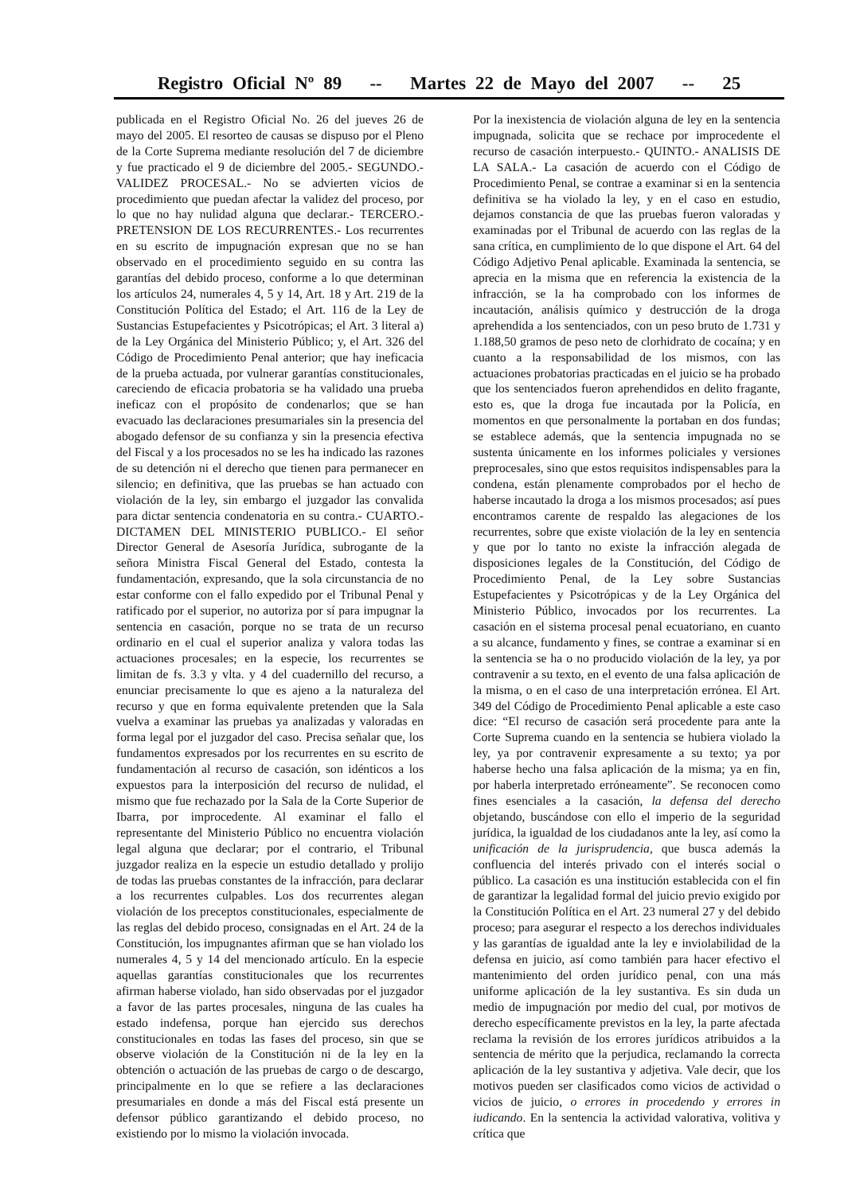Registro Oficial Nº 89 -- Martes 22 de Mayo del 2007 -- 25
publicada en el Registro Oficial No. 26 del jueves 26 de mayo del 2005. El resorteo de causas se dispuso por el Pleno de la Corte Suprema mediante resolución del 7 de diciembre y fue practicado el 9 de diciembre del 2005.- SEGUNDO.- VALIDEZ PROCESAL.- No se advierten vicios de procedimiento que puedan afectar la validez del proceso, por lo que no hay nulidad alguna que declarar.- TERCERO.- PRETENSION DE LOS RECURRENTES.- Los recurrentes en su escrito de impugnación expresan que no se han observado en el procedimiento seguido en su contra las garantías del debido proceso, conforme a lo que determinan los artículos 24, numerales 4, 5 y 14, Art. 18 y Art. 219 de la Constitución Política del Estado; el Art. 116 de la Ley de Sustancias Estupefacientes y Psicotrópicas; el Art. 3 literal a) de la Ley Orgánica del Ministerio Público; y, el Art. 326 del Código de Procedimiento Penal anterior; que hay ineficacia de la prueba actuada, por vulnerar garantías constitucionales, careciendo de eficacia probatoria se ha validado una prueba ineficaz con el propósito de condenarlos; que se han evacuado las declaraciones presumariales sin la presencia del abogado defensor de su confianza y sin la presencia efectiva del Fiscal y a los procesados no se les ha indicado las razones de su detención ni el derecho que tienen para permanecer en silencio; en definitiva, que las pruebas se han actuado con violación de la ley, sin embargo el juzgador las convalida para dictar sentencia condenatoria en su contra.- CUARTO.- DICTAMEN DEL MINISTERIO PUBLICO.- El señor Director General de Asesoría Jurídica, subrogante de la señora Ministra Fiscal General del Estado, contesta la fundamentación, expresando, que la sola circunstancia de no estar conforme con el fallo expedido por el Tribunal Penal y ratificado por el superior, no autoriza por sí para impugnar la sentencia en casación, porque no se trata de un recurso ordinario en el cual el superior analiza y valora todas las actuaciones procesales; en la especie, los recurrentes se limitan de fs. 3.3 y vlta. y 4 del cuadernillo del recurso, a enunciar precisamente lo que es ajeno a la naturaleza del recurso y que en forma equivalente pretenden que la Sala vuelva a examinar las pruebas ya analizadas y valoradas en forma legal por el juzgador del caso. Precisa señalar que, los fundamentos expresados por los recurrentes en su escrito de fundamentación al recurso de casación, son idénticos a los expuestos para la interposición del recurso de nulidad, el mismo que fue rechazado por la Sala de la Corte Superior de Ibarra, por improcedente. Al examinar el fallo el representante del Ministerio Público no encuentra violación legal alguna que declarar; por el contrario, el Tribunal juzgador realiza en la especie un estudio detallado y prolijo de todas las pruebas constantes de la infracción, para declarar a los recurrentes culpables. Los dos recurrentes alegan violación de los preceptos constitucionales, especialmente de las reglas del debido proceso, consignadas en el Art. 24 de la Constitución, los impugnantes afirman que se han violado los numerales 4, 5 y 14 del mencionado artículo. En la especie aquellas garantías constitucionales que los recurrentes afirman haberse violado, han sido observadas por el juzgador a favor de las partes procesales, ninguna de las cuales ha estado indefensa, porque han ejercido sus derechos constitucionales en todas las fases del proceso, sin que se observe violación de la Constitución ni de la ley en la obtención o actuación de las pruebas de cargo o de descargo, principalmente en lo que se refiere a las declaraciones presumariales en donde a más del Fiscal está presente un defensor público garantizando el debido proceso, no existiendo por lo mismo la violación invocada.
Por la inexistencia de violación alguna de ley en la sentencia impugnada, solicita que se rechace por improcedente el recurso de casación interpuesto.- QUINTO.- ANALISIS DE LA SALA.- La casación de acuerdo con el Código de Procedimiento Penal, se contrae a examinar si en la sentencia definitiva se ha violado la ley, y en el caso en estudio, dejamos constancia de que las pruebas fueron valoradas y examinadas por el Tribunal de acuerdo con las reglas de la sana crítica, en cumplimiento de lo que dispone el Art. 64 del Código Adjetivo Penal aplicable. Examinada la sentencia, se aprecia en la misma que en referencia la existencia de la infracción, se la ha comprobado con los informes de incautación, análisis químico y destrucción de la droga aprehendida a los sentenciados, con un peso bruto de 1.731 y 1.188,50 gramos de peso neto de clorhidrato de cocaína; y en cuanto a la responsabilidad de los mismos, con las actuaciones probatorias practicadas en el juicio se ha probado que los sentenciados fueron aprehendidos en delito fragante, esto es, que la droga fue incautada por la Policía, en momentos en que personalmente la portaban en dos fundas; se establece además, que la sentencia impugnada no se sustenta únicamente en los informes policiales y versiones preprocesales, sino que estos requisitos indispensables para la condena, están plenamente comprobados por el hecho de haberse incautado la droga a los mismos procesados; así pues encontramos carente de respaldo las alegaciones de los recurrentes, sobre que existe violación de la ley en sentencia y que por lo tanto no existe la infracción alegada de disposiciones legales de la Constitución, del Código de Procedimiento Penal, de la Ley sobre Sustancias Estupefacientes y Psicotrópicas y de la Ley Orgánica del Ministerio Público, invocados por los recurrentes. La casación en el sistema procesal penal ecuatoriano, en cuanto a su alcance, fundamento y fines, se contrae a examinar si en la sentencia se ha o no producido violación de la ley, ya por contravenir a su texto, en el evento de una falsa aplicación de la misma, o en el caso de una interpretación errónea. El Art. 349 del Código de Procedimiento Penal aplicable a este caso dice: “El recurso de casación será procedente para ante la Corte Suprema cuando en la sentencia se hubiera violado la ley, ya por contravenir expresamente a su texto; ya por haberse hecho una falsa aplicación de la misma; ya en fin, por haberla interpretado erróneamente”. Se reconocen como fines esenciales a la casación, la defensa del derecho objetando, buscándose con ello el imperio de la seguridad jurídica, la igualdad de los ciudadanos ante la ley, así como la unificación de la jurisprudencia, que busca además la confluencia del interés privado con el interés social o público. La casación es una institución establecida con el fin de garantizar la legalidad formal del juicio previo exigido por la Constitución Política en el Art. 23 numeral 27 y del debido proceso; para asegurar el respecto a los derechos individuales y las garantías de igualdad ante la ley e inviolabilidad de la defensa en juicio, así como también para hacer efectivo el mantenimiento del orden jurídico penal, con una más uniforme aplicación de la ley sustantiva. Es sin duda un medio de impugnación por medio del cual, por motivos de derecho específicamente previstos en la ley, la parte afectada reclama la revisión de los errores jurídicos atribuidos a la sentencia de mérito que la perjudica, reclamando la correcta aplicación de la ley sustantiva y adjetiva. Vale decir, que los motivos pueden ser clasificados como vicios de actividad o vicios de juicio, o errores in procedendo y errores in iudicando. En la sentencia la actividad valorativa, volitiva y crítica que